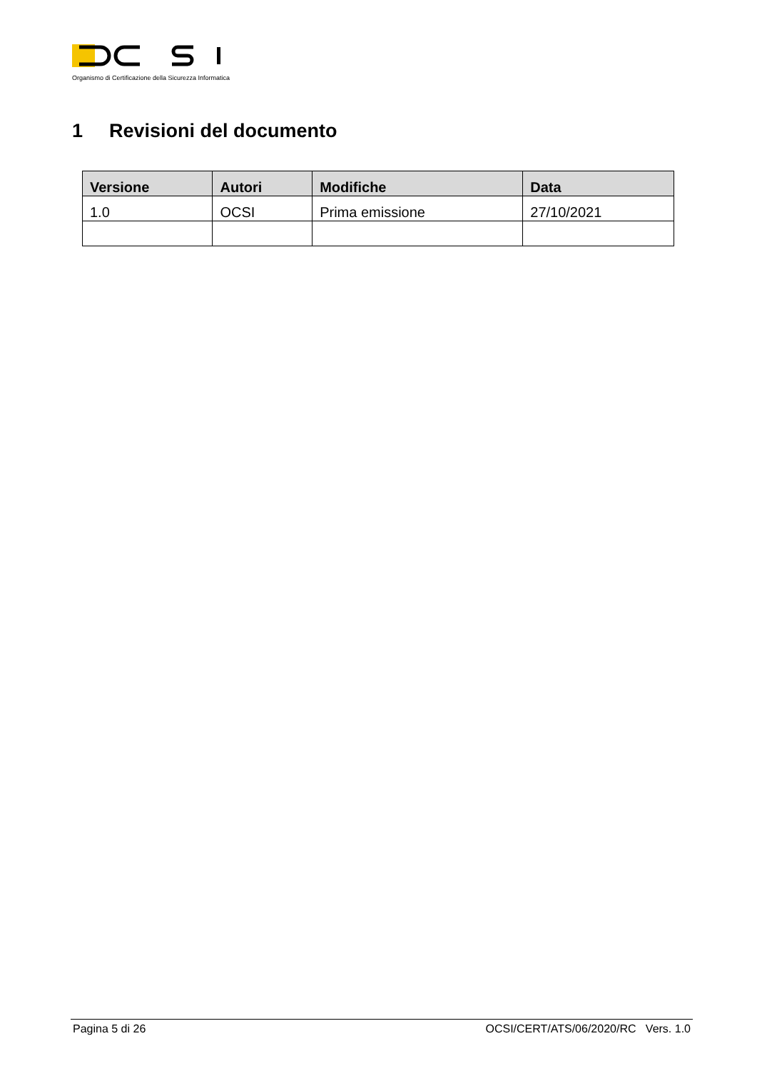Organismo di Certificazione della Sicurezza Informatica
1 Revisioni del documento
| Versione | Autori | Modifiche | Data |
| --- | --- | --- | --- |
| 1.0 | OCSI | Prima emissione | 27/10/2021 |
Pagina 5 di 26 OCSI/CERT/ATS/06/2020/RC Vers. 1.0